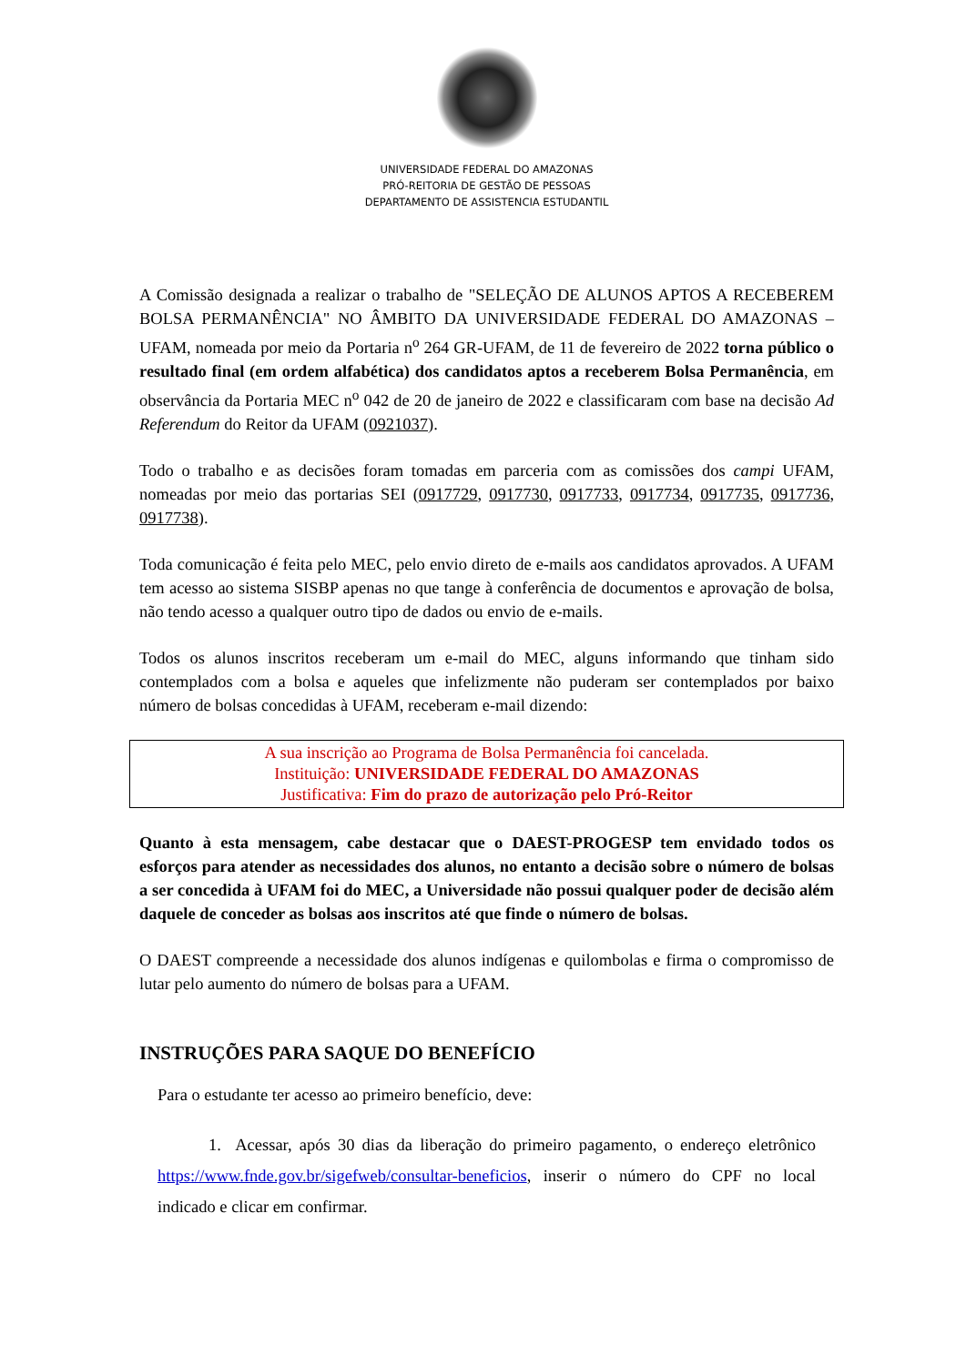UNIVERSIDADE FEDERAL DO AMAZONAS
PRÓ-REITORIA DE GESTÃO DE PESSOAS
DEPARTAMENTO DE ASSISTENCIA ESTUDANTIL
A Comissão designada a realizar o trabalho de "SELEÇÃO DE ALUNOS APTOS A RECEBEREM BOLSA PERMANÊNCIA" NO ÂMBITO DA UNIVERSIDADE FEDERAL DO AMAZONAS – UFAM, nomeada por meio da Portaria n<sup>o</sup> 264 GR-UFAM, de 11 de fevereiro de 2022 torna público o resultado final (em ordem alfabética) dos candidatos aptos a receberem Bolsa Permanência, em observância da Portaria MEC n<sup>o</sup> 042 de 20 de janeiro de 2022 e classificaram com base na decisão Ad Referendum do Reitor da UFAM (0921037).
Todo o trabalho e as decisões foram tomadas em parceria com as comissões dos campi UFAM, nomeadas por meio das portarias SEI (0917729, 0917730, 0917733, 0917734, 0917735, 0917736, 0917738).
Toda comunicação é feita pelo MEC, pelo envio direto de e-mails aos candidatos aprovados. A UFAM tem acesso ao sistema SISBP apenas no que tange à conferência de documentos e aprovação de bolsa, não tendo acesso a qualquer outro tipo de dados ou envio de e-mails.
Todos os alunos inscritos receberam um e-mail do MEC, alguns informando que tinham sido contemplados com a bolsa e aqueles que infelizmente não puderam ser contemplados por baixo número de bolsas concedidas à UFAM, receberam e-mail dizendo:
A sua inscrição ao Programa de Bolsa Permanência foi cancelada.
Instituição: UNIVERSIDADE FEDERAL DO AMAZONAS
Justificativa: Fim do prazo de autorização pelo Pró-Reitor
Quanto à esta mensagem, cabe destacar que o DAEST-PROGESP tem envidado todos os esforços para atender as necessidades dos alunos, no entanto a decisão sobre o número de bolsas a ser concedida à UFAM foi do MEC, a Universidade não possui qualquer poder de decisão além daquele de conceder as bolsas aos inscritos até que finde o número de bolsas.
O DAEST compreende a necessidade dos alunos indígenas e quilombolas e firma o compromisso de lutar pelo aumento do número de bolsas para a UFAM.
INSTRUÇÕES PARA SAQUE DO BENEFÍCIO
Para o estudante ter acesso ao primeiro benefício, deve:
1. Acessar, após 30 dias da liberação do primeiro pagamento, o endereço eletrônico https://www.fnde.gov.br/sigefweb/consultar-beneficios, inserir o número do CPF no local indicado e clicar em confirmar.